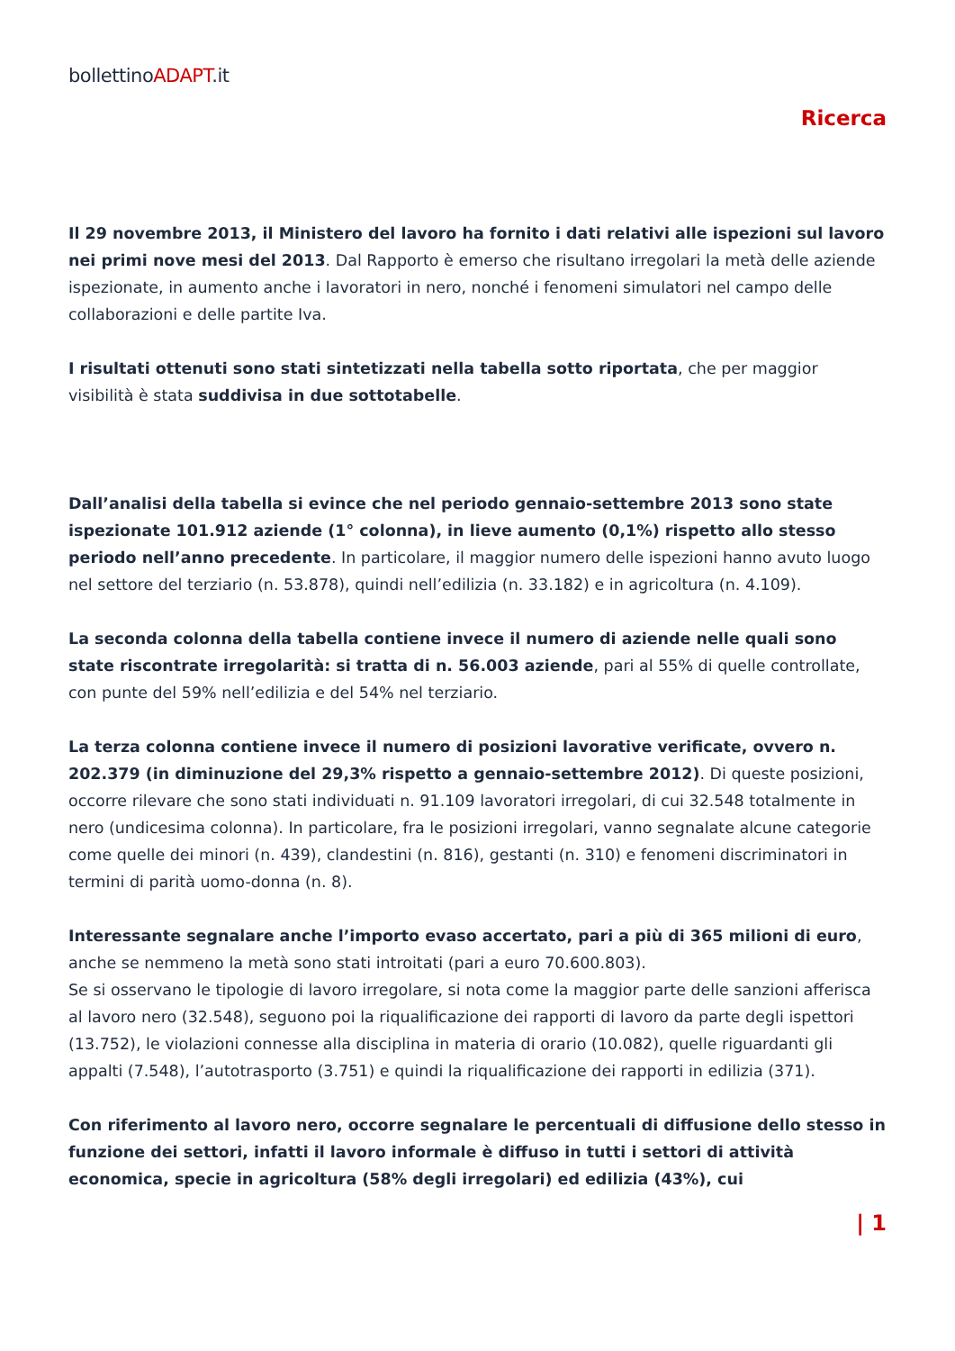bollettinoADAPT.it
Ricerca
Il 29 novembre 2013, il Ministero del lavoro ha fornito i dati relativi alle ispezioni sul lavoro nei primi nove mesi del 2013. Dal Rapporto è emerso che risultano irregolari la metà delle aziende ispezionate, in aumento anche i lavoratori in nero, nonché i fenomeni simulatori nel campo delle collaborazioni e delle partite Iva.
I risultati ottenuti sono stati sintetizzati nella tabella sotto riportata, che per maggior visibilità è stata suddivisa in due sottotabelle.
Dall’analisi della tabella si evince che nel periodo gennaio-settembre 2013 sono state ispezionate 101.912 aziende (1° colonna), in lieve aumento (0,1%) rispetto allo stesso periodo nell’anno precedente. In particolare, il maggior numero delle ispezioni hanno avuto luogo nel settore del terziario (n. 53.878), quindi nell’edilizia (n. 33.182) e in agricoltura (n. 4.109).
La seconda colonna della tabella contiene invece il numero di aziende nelle quali sono state riscontrate irregolarità: si tratta di n. 56.003 aziende, pari al 55% di quelle controllate, con punte del 59% nell’edilizia e del 54% nel terziario.
La terza colonna contiene invece il numero di posizioni lavorative verificate, ovvero n. 202.379 (in diminuzione del 29,3% rispetto a gennaio-settembre 2012). Di queste posizioni, occorre rilevare che sono stati individuati n. 91.109 lavoratori irregolari, di cui 32.548 totalmente in nero (undicesima colonna). In particolare, fra le posizioni irregolari, vanno segnalate alcune categorie come quelle dei minori (n. 439), clandestini (n. 816), gestanti (n. 310) e fenomeni discriminatori in termini di parità uomo-donna (n. 8).
Interessante segnalare anche l’importo evaso accertato, pari a più di 365 milioni di euro, anche se nemmeno la metà sono stati introitati (pari a euro 70.600.803).
Se si osservano le tipologie di lavoro irregolare, si nota come la maggior parte delle sanzioni afferisca al lavoro nero (32.548), seguono poi la riqualificazione dei rapporti di lavoro da parte degli ispettori (13.752), le violazioni connesse alla disciplina in materia di orario (10.082), quelle riguardanti gli appalti (7.548), l’autotrasporto (3.751) e quindi la riqualificazione dei rapporti in edilizia (371).
Con riferimento al lavoro nero, occorre segnalare le percentuali di diffusione dello stesso in funzione dei settori, infatti il lavoro informale è diffuso in tutti i settori di attività economica, specie in agricoltura (58% degli irregolari) ed edilizia (43%), cui
| 1